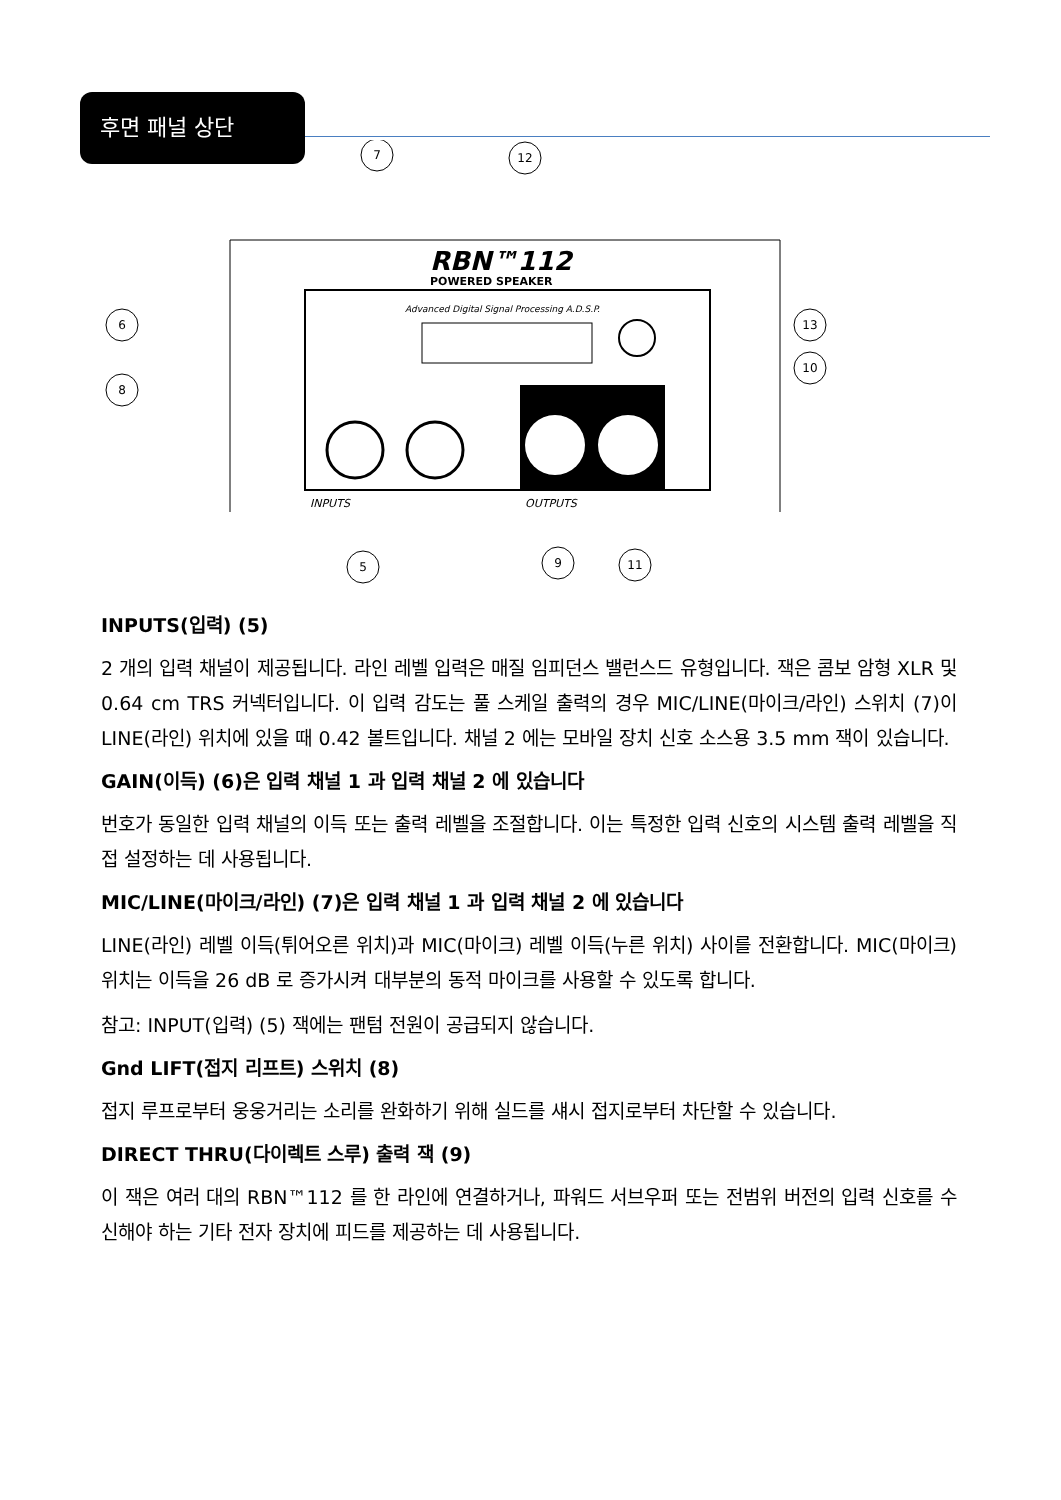후면 패널 상단
RBN™112
POWERED SPEAKER
Advanced Digital Signal Processing A.D.S.P.
INPUTS
OUTPUTS
6
8
7
12
13
10
5
9
11
INPUTS(입력) (5)
2 개의 입력 채널이 제공됩니다. 라인 레벨 입력은 매질 임피던스 밸런스드 유형입니다. 잭은 콤보 암형 XLR 및 0.64 cm TRS 커넥터입니다. 이 입력 감도는 풀 스케일 출력의 경우 MIC/LINE(마이크/라인) 스위치 (7)이 LINE(라인) 위치에 있을 때 0.42 볼트입니다. 채널 2 에는 모바일 장치 신호 소스용 3.5 mm 잭이 있습니다.
GAIN(이득) (6)은 입력 채널 1 과 입력 채널 2 에 있습니다
번호가 동일한 입력 채널의 이득 또는 출력 레벨을 조절합니다. 이는 특정한 입력 신호의 시스템 출력 레벨을 직접 설정하는 데 사용됩니다.
MIC/LINE(마이크/라인) (7)은 입력 채널 1 과 입력 채널 2 에 있습니다
LINE(라인) 레벨 이득(튀어오른 위치)과 MIC(마이크) 레벨 이득(누른 위치) 사이를 전환합니다. MIC(마이크) 위치는 이득을 26 dB 로 증가시켜 대부분의 동적 마이크를 사용할 수 있도록 합니다.
참고: INPUT(입력) (5) 잭에는 팬텀 전원이 공급되지 않습니다.
Gnd LIFT(접지 리프트) 스위치 (8)
접지 루프로부터 웅웅거리는 소리를 완화하기 위해 실드를 섀시 접지로부터 차단할 수 있습니다.
DIRECT THRU(다이렉트 스루) 출력 잭 (9)
이 잭은 여러 대의 RBN™112 를 한 라인에 연결하거나, 파워드 서브우퍼 또는 전범위 버전의 입력 신호를 수신해야 하는 기타 전자 장치에 피드를 제공하는 데 사용됩니다.